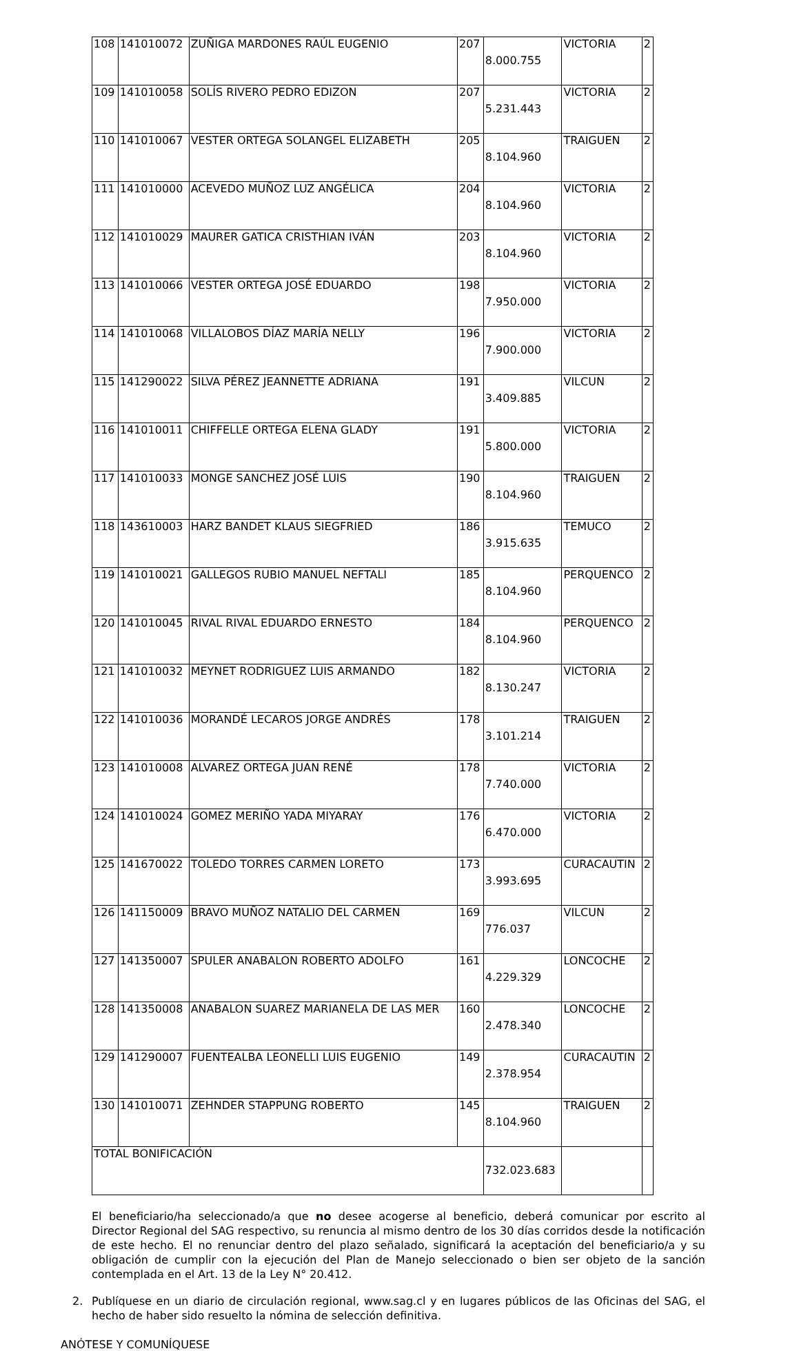| 108 | 141010072 | ZUÑIGA MARDONES RAÚL EUGENIO | 207 | 8.000.755 | VICTORIA | 2 |
| 109 | 141010058 | SOLÍS RIVERO PEDRO EDIZON | 207 | 5.231.443 | VICTORIA | 2 |
| 110 | 141010067 | VESTER ORTEGA SOLANGEL ELIZABETH | 205 | 8.104.960 | TRAIGUEN | 2 |
| 111 | 141010000 | ACEVEDO MUÑOZ LUZ ANGÉLICA | 204 | 8.104.960 | VICTORIA | 2 |
| 112 | 141010029 | MAURER GATICA CRISTHIAN IVÁN | 203 | 8.104.960 | VICTORIA | 2 |
| 113 | 141010066 | VESTER ORTEGA JOSÉ EDUARDO | 198 | 7.950.000 | VICTORIA | 2 |
| 114 | 141010068 | VILLALOBOS DÍAZ MARÍA NELLY | 196 | 7.900.000 | VICTORIA | 2 |
| 115 | 141290022 | SILVA PÉREZ JEANNETTE ADRIANA | 191 | 3.409.885 | VILCUN | 2 |
| 116 | 141010011 | CHIFFELLE ORTEGA ELENA GLADY | 191 | 5.800.000 | VICTORIA | 2 |
| 117 | 141010033 | MONGE SANCHEZ JOSÉ LUIS | 190 | 8.104.960 | TRAIGUEN | 2 |
| 118 | 143610003 | HARZ BANDET KLAUS SIEGFRIED | 186 | 3.915.635 | TEMUCO | 2 |
| 119 | 141010021 | GALLEGOS RUBIO MANUEL NEFTALI | 185 | 8.104.960 | PERQUENCO | 2 |
| 120 | 141010045 | RIVAL RIVAL EDUARDO ERNESTO | 184 | 8.104.960 | PERQUENCO | 2 |
| 121 | 141010032 | MEYNET RODRIGUEZ LUIS ARMANDO | 182 | 8.130.247 | VICTORIA | 2 |
| 122 | 141010036 | MORANDÉ LECAROS JORGE ANDRÉS | 178 | 3.101.214 | TRAIGUEN | 2 |
| 123 | 141010008 | ALVAREZ ORTEGA JUAN RENÉ | 178 | 7.740.000 | VICTORIA | 2 |
| 124 | 141010024 | GOMEZ MERIÑO YADA MIYARAY | 176 | 6.470.000 | VICTORIA | 2 |
| 125 | 141670022 | TOLEDO TORRES CARMEN LORETO | 173 | 3.993.695 | CURACAUTIN | 2 |
| 126 | 141150009 | BRAVO MUÑOZ NATALIO DEL CARMEN | 169 | 776.037 | VILCUN | 2 |
| 127 | 141350007 | SPULER ANABALON ROBERTO ADOLFO | 161 | 4.229.329 | LONCOCHE | 2 |
| 128 | 141350008 | ANABALON SUAREZ MARIANELA DE LAS MER | 160 | 2.478.340 | LONCOCHE | 2 |
| 129 | 141290007 | FUENTEALBA LEONELLI LUIS EUGENIO | 149 | 2.378.954 | CURACAUTIN | 2 |
| 130 | 141010071 | ZEHNDER STAPPUNG ROBERTO | 145 | 8.104.960 | TRAIGUEN | 2 |
| TOTAL BONIFICACIÓN | | | | 732.023.683 | | |
El beneficiario/ha seleccionado/a que no desee acogerse al beneficio, deberá comunicar por escrito al Director Regional del SAG respectivo, su renuncia al mismo dentro de los 30 días corridos desde la notificación de este hecho. El no renunciar dentro del plazo señalado, significará la aceptación del beneficiario/a y su obligación de cumplir con la ejecución del Plan de Manejo seleccionado o bien ser objeto de la sanción contemplada en el Art. 13 de la Ley N° 20.412.
2. Publíquese en un diario de circulación regional, www.sag.cl y en lugares públicos de las Oficinas del SAG, el hecho de haber sido resuelto la nómina de selección definitiva.
ANÓTESE Y COMUNÍQUESE